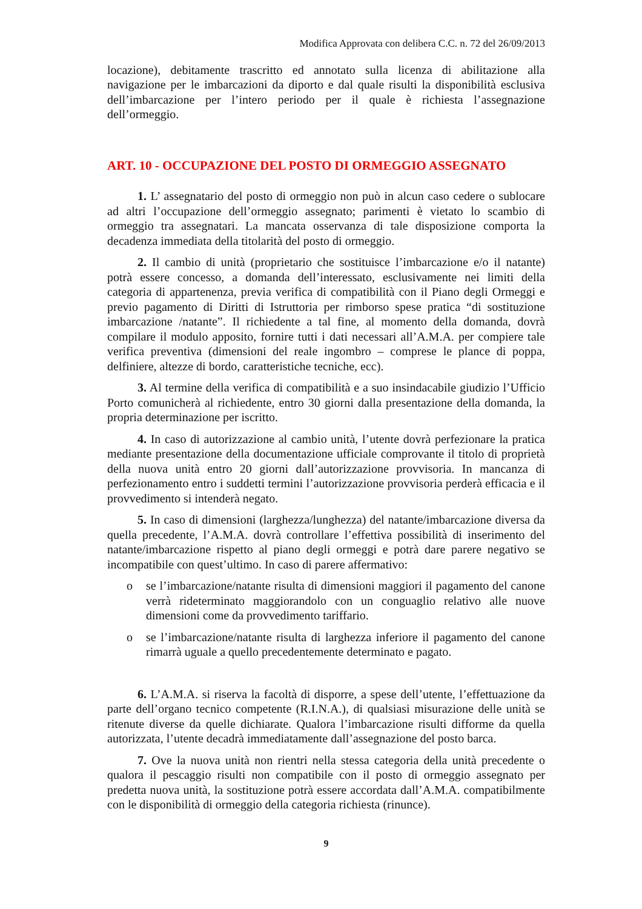Modifica Approvata con delibera C.C. n. 72 del 26/09/2013
locazione), debitamente trascritto ed annotato sulla licenza di abilitazione alla navigazione per le imbarcazioni da diporto e dal quale risulti la disponibilità esclusiva dell’imbarcazione per l’intero periodo per il quale è richiesta l’assegnazione dell’ormeggio.
ART. 10 - OCCUPAZIONE DEL POSTO DI ORMEGGIO ASSEGNATO
1. L’ assegnatario del posto di ormeggio non può in alcun caso cedere o sublocare ad altri l’occupazione dell’ormeggio assegnato; parimenti è vietato lo scambio di ormeggio tra assegnatari. La mancata osservanza di tale disposizione comporta la decadenza immediata della titolarità del posto di ormeggio.
2. Il cambio di unità (proprietario che sostituisce l’imbarcazione e/o il natante) potrà essere concesso, a domanda dell’interessato, esclusivamente nei limiti della categoria di appartenenza, previa verifica di compatibilità con il Piano degli Ormeggi e previo pagamento di Diritti di Istruttoria per rimborso spese pratica “di sostituzione imbarcazione /natante”. Il richiedente a tal fine, al momento della domanda, dovrà compilare il modulo apposito, fornire tutti i dati necessari all’A.M.A. per compiere tale verifica preventiva (dimensioni del reale ingombro – comprese le plance di poppa, delfiniere, altezze di bordo, caratteristiche tecniche, ecc).
3. Al termine della verifica di compatibilità e a suo insindacabile giudizio l’Ufficio Porto comunicherà al richiedente, entro 30 giorni dalla presentazione della domanda, la propria determinazione per iscritto.
4. In caso di autorizzazione al cambio unità, l’utente dovrà perfezionare la pratica mediante presentazione della documentazione ufficiale comprovante il titolo di proprietà della nuova unità entro 20 giorni dall’autorizzazione provvisoria. In mancanza di perfezionamento entro i suddetti termini l’autorizzazione provvisoria perderà efficacia e il provvedimento si intenderà negato.
5. In caso di dimensioni (larghezza/lunghezza) del natante/imbarcazione diversa da quella precedente, l’A.M.A. dovrà controllare l’effettiva possibilità di inserimento del natante/imbarcazione rispetto al piano degli ormeggi e potrà dare parere negativo se incompatibile con quest’ultimo. In caso di parere affermativo:
o se l’imbarcazione/natante risulta di dimensioni maggiori il pagamento del canone verrà rideterminato maggiorandolo con un conguaglio relativo alle nuove dimensioni come da provvedimento tariffario.
o se l’imbarcazione/natante risulta di larghezza inferiore il pagamento del canone rimarrà uguale a quello precedentemente determinato e pagato.
6. L’A.M.A. si riserva la facoltà di disporre, a spese dell’utente, l’effettuazione da parte dell’organo tecnico competente (R.I.N.A.), di qualsiasi misurazione delle unità se ritenute diverse da quelle dichiarate. Qualora l’imbarcazione risulti difforme da quella autorizzata, l’utente decadrà immediatamente dall’assegnazione del posto barca.
7. Ove la nuova unità non rientri nella stessa categoria della unità precedente o qualora il pescaggio risulti non compatibile con il posto di ormeggio assegnato per predetta nuova unità, la sostituzione potrà essere accordata dall’A.M.A. compatibilmente con le disponibilità di ormeggio della categoria richiesta (rinunce).
9